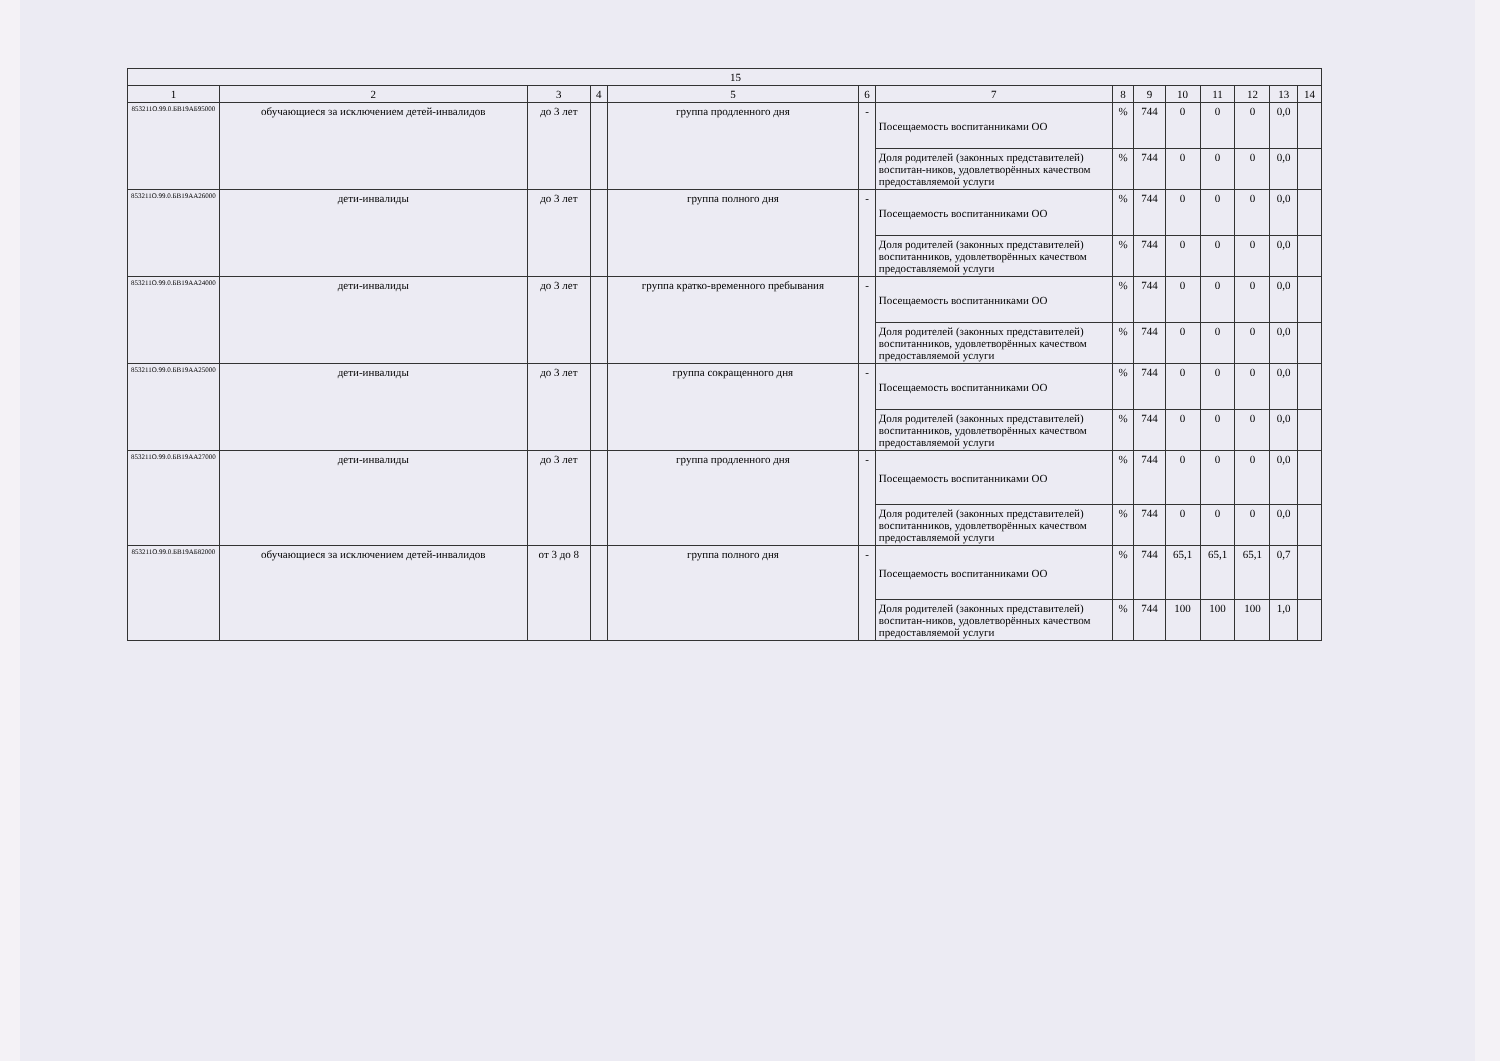| 15 | | | | | | | | | | | | | |
| --- | --- | --- | --- | --- | --- | --- | --- | --- | --- | --- | --- | --- | --- |
| 1 | 2 | 3 | 4 | 5 | 6 | 7 | 8 | 9 | 10 | 11 | 12 | 13 | 14 |
| 853211О.99.0.БВ19АБ95000 | обучающиеся за исключением детей-инвалидов | до 3 лет | | группа продленного дня | - | Посещаемость воспитанниками ОО | % | 744 | 0 | 0 | 0 | 0,0 | |
| | | | | | | Доля родителей (законных представителей) воспитан-ников, удовлетворённых качеством предоставляемой услуги | % | 744 | 0 | 0 | 0 | 0,0 | |
| 853211О.99.0.БВ19АА26000 | дети-инвалиды | до 3 лет | | группа полного дня | - | Посещаемость воспитанниками ОО | % | 744 | 0 | 0 | 0 | 0,0 | |
| | | | | | | Доля родителей (законных представителей) воспитанников, удовлетворённых качеством предоставляемой услуги | % | 744 | 0 | 0 | 0 | 0,0 | |
| 853211О.99.0.БВ19АА24000 | дети-инвалиды | до 3 лет | | группа кратко-временного пребывания | - | Посещаемость воспитанниками ОО | % | 744 | 0 | 0 | 0 | 0,0 | |
| | | | | | | Доля родителей (законных представителей) воспитанников, удовлетворённых качеством предоставляемой услуги | % | 744 | 0 | 0 | 0 | 0,0 | |
| 853211О.99.0.БВ19АА25000 | дети-инвалиды | до 3 лет | | группа сокращенного дня | - | Посещаемость воспитанниками ОО | % | 744 | 0 | 0 | 0 | 0,0 | |
| | | | | | | Доля родителей (законных представителей) воспитанников, удовлетворённых качеством предоставляемой услуги | % | 744 | 0 | 0 | 0 | 0,0 | |
| 853211О.99.0.БВ19АА27000 | дети-инвалиды | до 3 лет | | группа продленного дня | - | Посещаемость воспитанниками ОО | % | 744 | 0 | 0 | 0 | 0,0 | |
| | | | | | | Доля родителей (законных представителей) воспитанников, удовлетворённых качеством предоставляемой услуги | % | 744 | 0 | 0 | 0 | 0,0 | |
| 853211О.99.0.БВ19АБ82000 | обучающиеся за исключением детей-инвалидов | от 3 до 8 | | группа полного дня | - | Посещаемость воспитанниками ОО | % | 744 | 65,1 | 65,1 | 65,1 | 0,7 | |
| | | | | | | Доля родителей (законных представителей) воспитан-ников, удовлетворённых качеством предоставляемой услуги | % | 744 | 100 | 100 | 100 | 1,0 | |